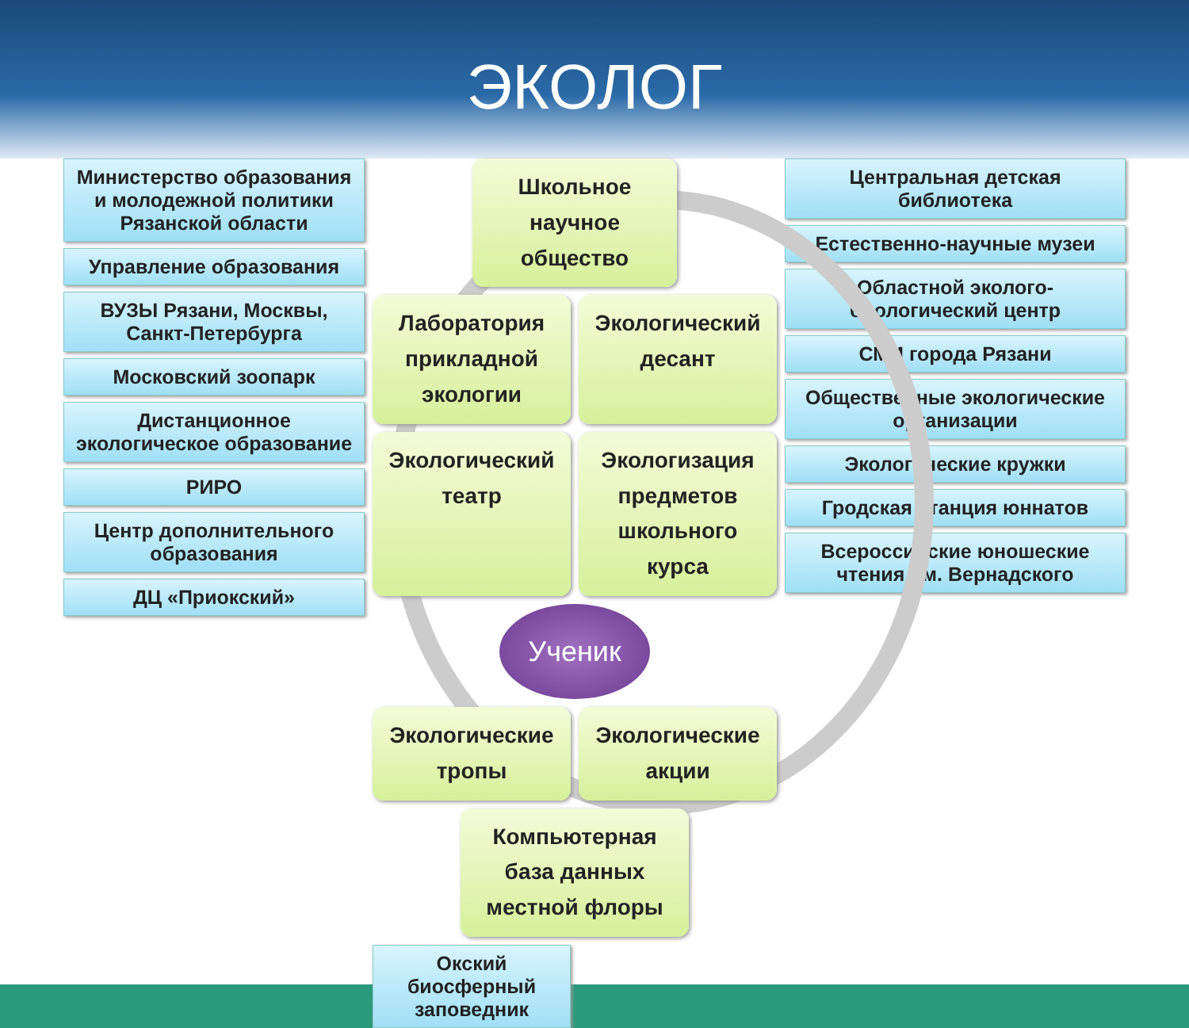ЭКОЛОГ
Министерство образования и молодежной политики Рязанской области
Управление образования
ВУЗЫ Рязани, Москвы, Санкт-Петербурга
Московский зоопарк
Дистанционное экологическое образование
РИРО
Центр дополнительного образования
ДЦ «Приокский»
Школьное научное общество
Лаборатория прикладной экологии
Экологический десант
Экологический театр
Экологизация предметов школьного курса
Ученик
Экологические тропы
Экологические акции
Компьютерная база данных местной флоры
Окский биосферный заповедник
Центральная детская библиотека
Естественно-научные музеи
Областной эколого-биологический центр
СМИ города Рязани
Общественные экологические организации
Экологические кружки
Гродская станция юннатов
Всероссийские юношеские чтения им. Вернадского